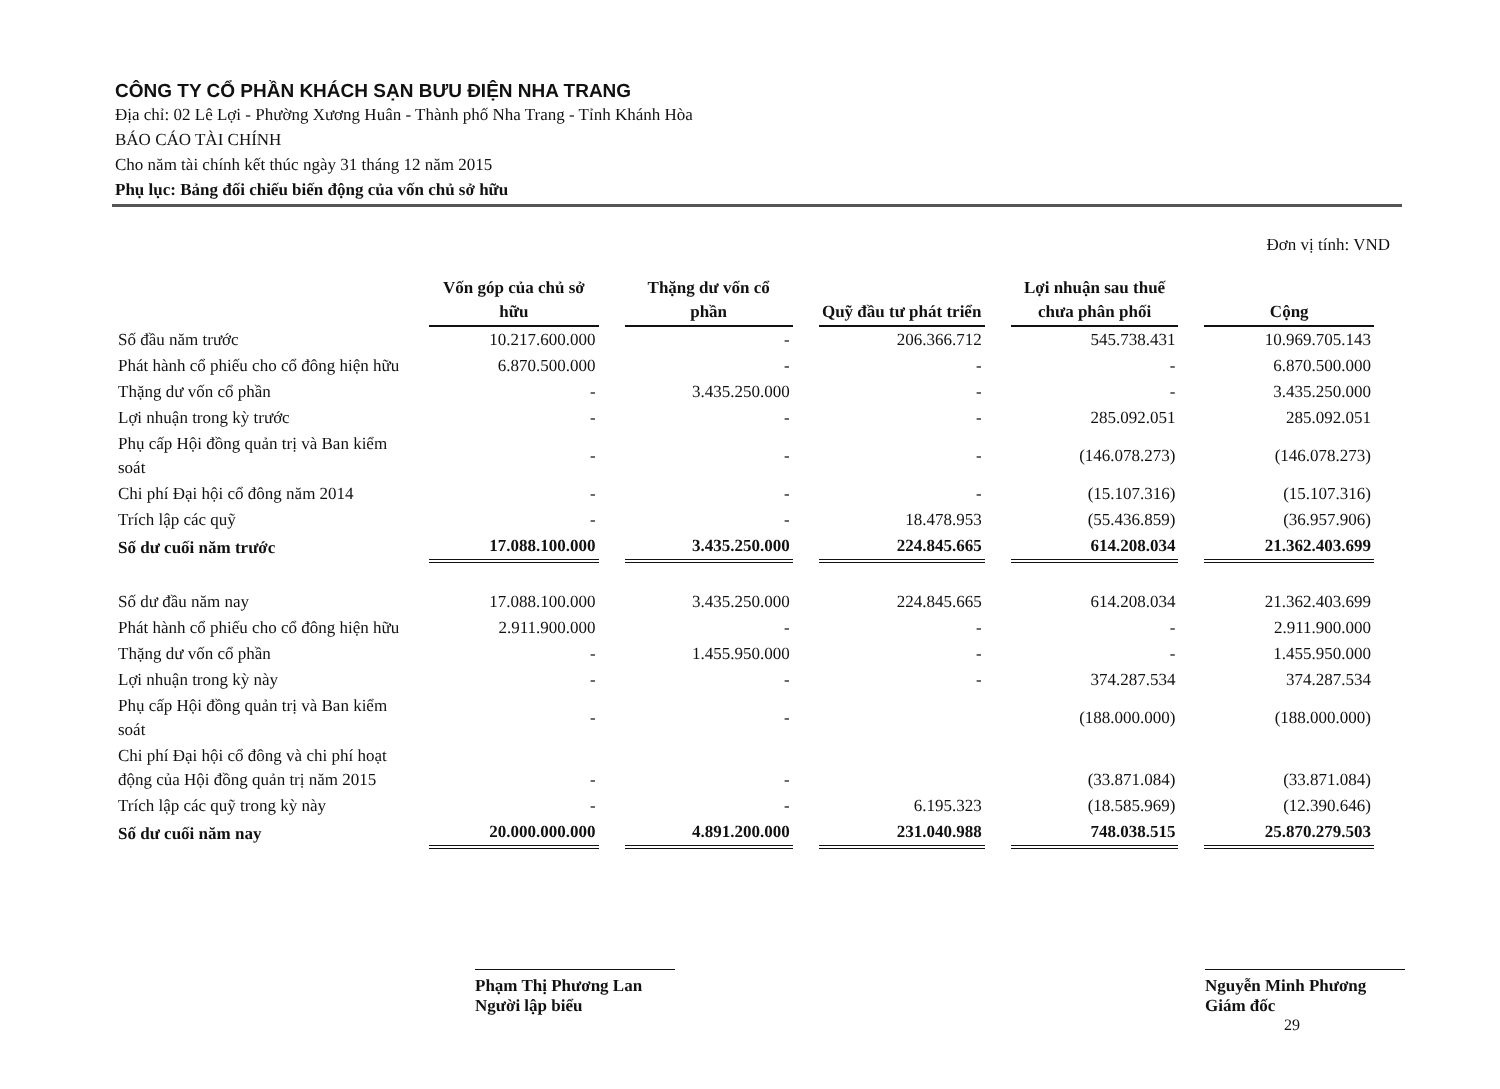CÔNG TY CỔ PHẦN KHÁCH SẠN BƯU ĐIỆN NHA TRANG
Địa chỉ: 02 Lê Lợi - Phường Xương Huân - Thành phố Nha Trang - Tỉnh Khánh Hòa
BÁO CÁO TÀI CHÍNH
Cho năm tài chính kết thúc ngày 31 tháng 12 năm 2015
Phụ lục: Bảng đối chiếu biến động của vốn chủ sở hữu
Đơn vị tính: VND
| | Vốn góp của chủ sở hữu | Thặng dư vốn cổ phần | Quỹ đầu tư phát triển | Lợi nhuận sau thuế chưa phân phối | Cộng |
| Số đầu năm trước | 10.217.600.000 | - | 206.366.712 | 545.738.431 | 10.969.705.143 |
| Phát hành cổ phiếu cho cổ đông hiện hữu | 6.870.500.000 | - | - | - | 6.870.500.000 |
| Thặng dư vốn cổ phần | - | 3.435.250.000 | - | - | 3.435.250.000 |
| Lợi nhuận trong kỳ trước | - | - | - | 285.092.051 | 285.092.051 |
| Phụ cấp Hội đồng quản trị và Ban kiểm soát | - | - | - | (146.078.273) | (146.078.273) |
| Chi phí Đại hội cổ đông năm 2014 | - | - | - | (15.107.316) | (15.107.316) |
| Trích lập các quỹ | - | - | 18.478.953 | (55.436.859) | (36.957.906) |
| Số dư cuối năm trước | 17.088.100.000 | 3.435.250.000 | 224.845.665 | 614.208.034 | 21.362.403.699 |
| Số dư đầu năm nay | 17.088.100.000 | 3.435.250.000 | 224.845.665 | 614.208.034 | 21.362.403.699 |
| Phát hành cổ phiếu cho cổ đông hiện hữu | 2.911.900.000 | - | - | - | 2.911.900.000 |
| Thặng dư vốn cổ phần | - | 1.455.950.000 | - | - | 1.455.950.000 |
| Lợi nhuận trong kỳ này | - | - | - | 374.287.534 | 374.287.534 |
| Phụ cấp Hội đồng quản trị và Ban kiểm soát | - | - | | (188.000.000) | (188.000.000) |
| Chi phí Đại hội cổ đông và chi phí hoạt động của Hội đồng quản trị năm 2015 | - | - | | (33.871.084) | (33.871.084) |
| Trích lập các quỹ trong kỳ này | - | - | 6.195.323 | (18.585.969) | (12.390.646) |
| Số dư cuối năm nay | 20.000.000.000 | 4.891.200.000 | 231.040.988 | 748.038.515 | 25.870.279.503 |
Phạm Thị Phương Lan
Người lập biểu
Nguyễn Minh Phương
Giám đốc
29